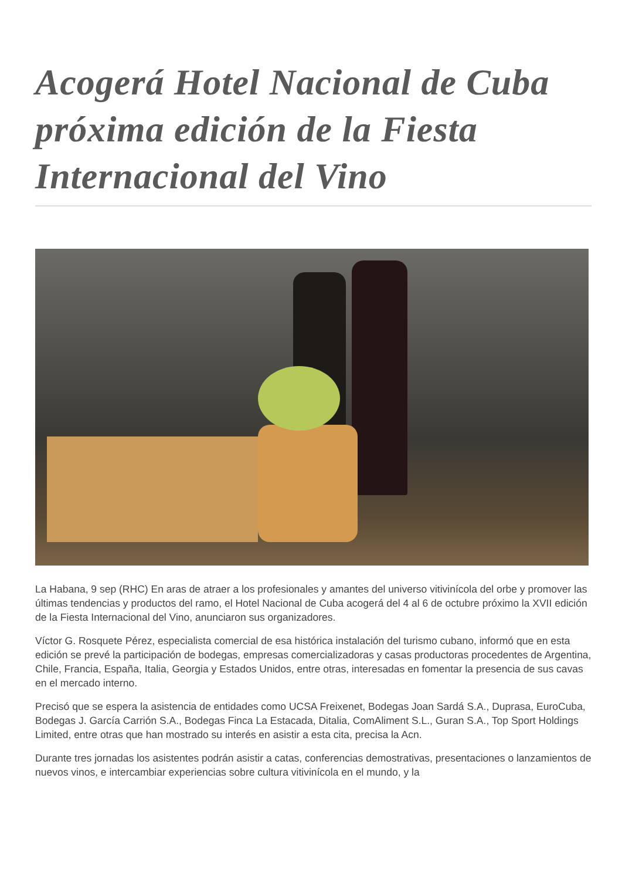Acogerá Hotel Nacional de Cuba próxima edición de la Fiesta Internacional del Vino
La Habana, 9 sep (RHC) En aras de atraer a los profesionales y amantes del universo vitivinícola del orbe y promover las últimas tendencias y productos del ramo, el Hotel Nacional de Cuba acogerá del 4 al 6 de octubre próximo la XVII edición de la Fiesta Internacional del Vino, anunciaron sus organizadores.
Víctor G. Rosquete Pérez, especialista comercial de esa histórica instalación del turismo cubano, informó que en esta edición se prevé la participación de bodegas, empresas comercializadoras y casas productoras procedentes de Argentina, Chile, Francia, España, Italia, Georgia y Estados Unidos, entre otras, interesadas en fomentar la presencia de sus cavas en el mercado interno.
Precisó que se espera la asistencia de entidades como UCSA Freixenet, Bodegas Joan Sardá S.A., Duprasa, EuroCuba, Bodegas J. García Carrión S.A., Bodegas Finca La Estacada, Ditalia, ComAliment S.L., Guran S.A., Top Sport Holdings Limited, entre otras que han mostrado su interés en asistir a esta cita, precisa la Acn.
Durante tres jornadas los asistentes podrán asistir a catas, conferencias demostrativas, presentaciones o lanzamientos de nuevos vinos, e intercambiar experiencias sobre cultura vitivinícola en el mundo, y la